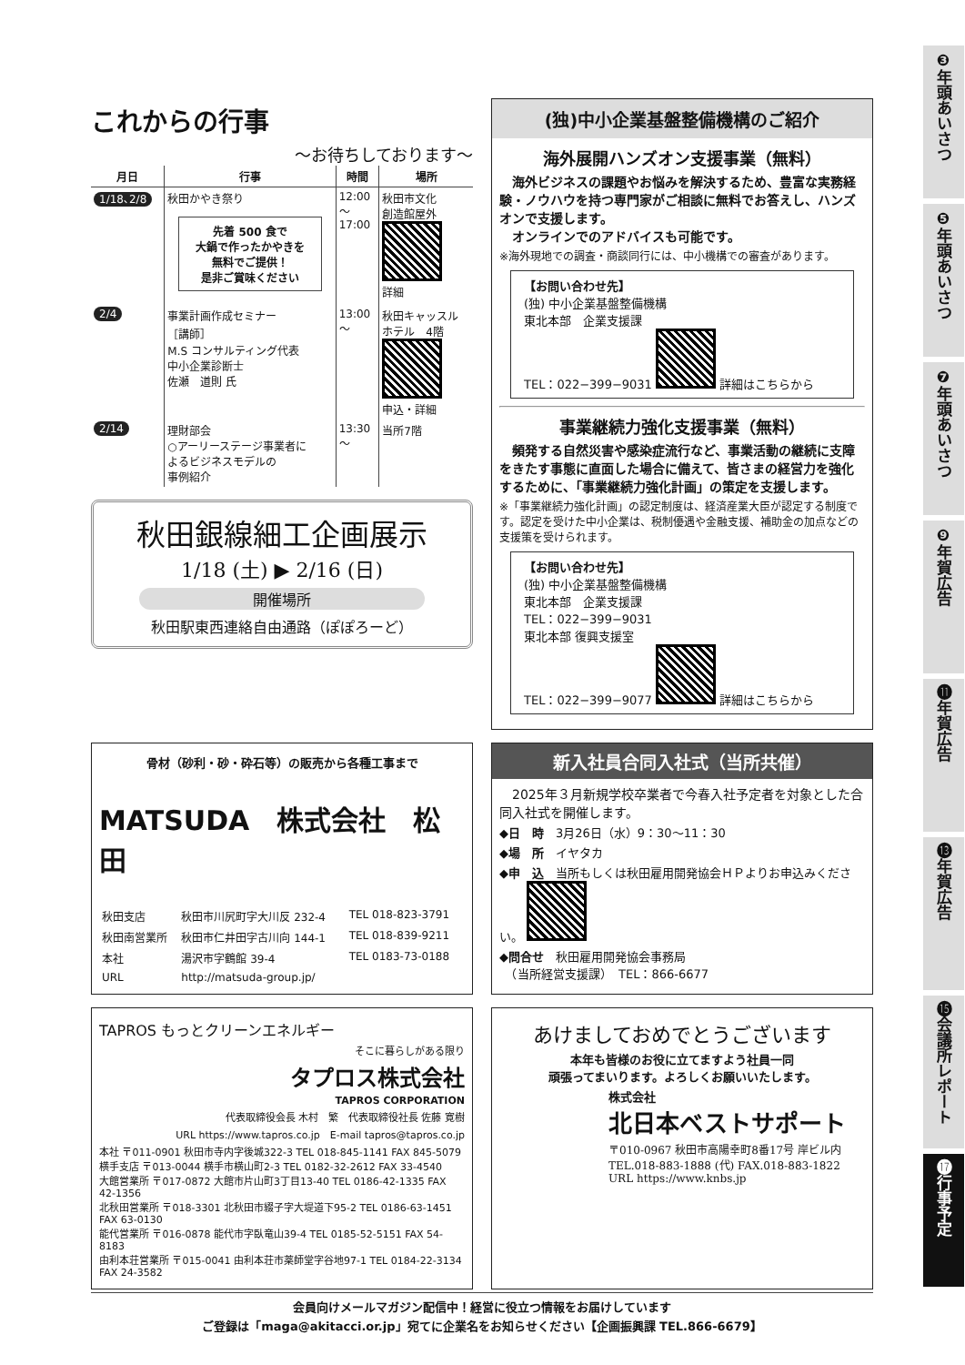❸年頭あいさつ
❺年頭あいさつ
❼年頭あいさつ
❾年賀広告
⓫年賀広告
⓭年賀広告
⓯会議所レポート
⓱行事予定
これからの行事
～お待ちしております～
| 月日 | 行事 | 時間 | 場所 |
| --- | --- | --- | --- |
| 1/18､2/8 | 秋田かやき祭り 先着 500 食で 大鍋で作ったかやきを 無料でご提供！ 是非ご賞味ください | 12:00 ～ 17:00 | 秋田市文化 創造館屋外 詳細 |
| 2/4 | 事業計画作成セミナー ［講師］ M.S コンサルティング代表 中小企業診断士 佐瀬 道則 氏 | 13:00 ～ | 秋田キャッスル ホテル 4階 申込・詳細 |
| 2/14 | 理財部会 ○アーリーステージ事業者に よるビジネスモデルの 事例紹介 | 13:30 ～ | 当所7階 |
秋田銀線細工企画展示
1/18 (土) ▶ 2/16 (日)
開催場所
秋田駅東西連絡自由通路（ぽぽろーど）
(独)中小企業基盤整備機構のご紹介
海外展開ハンズオン支援事業（無料）
　海外ビジネスの課題やお悩みを解決するため、豊富な実務経験・ノウハウを持つ専門家がご相談に無料でお答えし、ハンズオンで支援します。
　オンラインでのアドバイスも可能です。
※海外現地での調査・商談同行には、中小機構での審査があります。
【お問い合わせ先】
(独) 中小企業基盤整備機構
東北本部　企業支援課
TEL：022−399−9031 詳細はこちらから
事業継続力強化支援事業（無料）
　頻発する自然災害や感染症流行など、事業活動の継続に支障をきたす事態に直面した場合に備えて、皆さまの経営力を強化するために、「事業継続力強化計画」の策定を支援します。
※「事業継続力強化計画」の認定制度は、経済産業大臣が認定する制度です。認定を受けた中小企業は、税制優遇や金融支援、補助金の加点などの支援策を受けられます。
【お問い合わせ先】
(独) 中小企業基盤整備機構
東北本部　企業支援課
TEL：022−399−9031
東北本部 復興支援室
TEL：022−399−9077 詳細はこちらから
骨材（砂利・砂・砕石等）の販売から各種工事まで
MATSUDA　株式会社　松　田
| 秋田支店 | 秋田市川尻町字大川反 232-4 | TEL 018-823-3791 |
| 秋田南営業所 | 秋田市仁井田字古川向 144-1 | TEL 018-839-9211 |
| 本社 | 湯沢市字鶴館 39-4 | TEL 0183-73-0188 |
| URL | http://matsuda-group.jp/ | |
新入社員合同入社式（当所共催）
　2025年３月新規学校卒業者で今春入社予定者を対象とした合同入社式を開催します。
◆日　時　3月26日（水）9：30～11：30
◆場　所　イヤタカ
◆申　込　当所もしくは秋田雇用開発協会ＨＰよりお申込みください。
◆問合せ　秋田雇用開発協会事務局
　（当所経営支援課）　TEL：866-6677
TAPROS もっとクリーンエネルギー
そこに暮らしがある限り
タプロス株式会社
TAPROS CORPORATION
代表取締役会長 木村　繁　代表取締役社長 佐藤 寛樹
URL https://www.tapros.co.jp　E-mail tapros@tapros.co.jp
本社 〒011-0901 秋田市寺内字後城322-3 TEL 018-845-1141 FAX 845-5079
横手支店 〒013-0044 横手市横山町2-3 TEL 0182-32-2612 FAX 33-4540
大館営業所 〒017-0872 大館市片山町3丁目13-40 TEL 0186-42-1335 FAX 42-1356
北秋田営業所 〒018-3301 北秋田市綴子字大堤道下95-2 TEL 0186-63-1451 FAX 63-0130
能代営業所 〒016-0878 能代市字臥竜山39-4 TEL 0185-52-5151 FAX 54-8183
由利本荘営業所 〒015-0041 由利本荘市薬師堂字谷地97-1 TEL 0184-22-3134 FAX 24-3582
あけましておめでとうございます
本年も皆様のお役に立てますよう社員一同
頑張ってまいります。よろしくお願いいたします。
株式会社
北日本ベストサポート
〒010-0967 秋田市高陽幸町8番17号 岸ビル内
TEL.018-883-1888 (代) FAX.018-883-1822
URL https://www.knbs.jp
会員向けメールマガジン配信中！経営に役立つ情報をお届けしています
ご登録は「maga@akitacci.or.jp」宛てに企業名をお知らせください【企画振興課 TEL.866-6679】